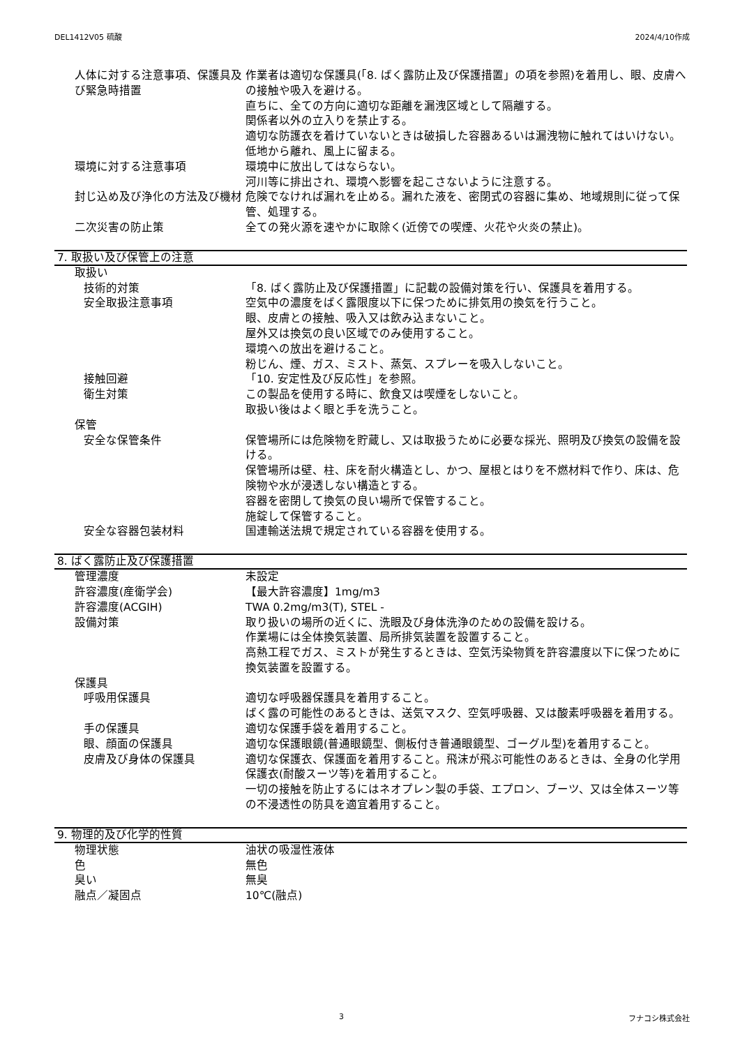DEL1412V05 硫酸 2024/4/10作成
人体に対する注意事項、保護具及び緊急時措置
作業者は適切な保護具(「8. ばく露防止及び保護措置」の項を参照)を着用し、眼、皮膚への接触や吸入を避ける。
直ちに、全ての方向に適切な距離を漏洩区域として隔離する。
関係者以外の立入りを禁止する。
適切な防護衣を着けていないときは破損した容器あるいは漏洩物に触れてはいけない。
低地から離れ、風上に留まる。
環境に対する注意事項 環境中に放出してはならない。
河川等に排出され、環境へ影響を起こさないように注意する。
封じ込め及び浄化の方法及び機材 危険でなければ漏れを止める。漏れた液を、密閉式の容器に集め、地域規則に従って保管、処理する。
二次災害の防止策 全ての発火源を速やかに取除く(近傍での喫煙、火花や火炎の禁止)。
7. 取扱い及び保管上の注意
取扱い
技術的対策 「8. ばく露防止及び保護措置」に記載の設備対策を行い、保護具を着用する。
安全取扱注意事項 空気中の濃度をばく露限度以下に保つために排気用の換気を行うこと。
眼、皮膚との接触、吸入又は飲み込まないこと。
屋外又は換気の良い区域でのみ使用すること。
環境への放出を避けること。
粉じん、煙、ガス、ミスト、蒸気、スプレーを吸入しないこと。
接触回避 「10. 安定性及び反応性」を参照。
衛生対策 この製品を使用する時に、飲食又は喫煙をしないこと。
取扱い後はよく眼と手を洗うこと。
保管
安全な保管条件 保管場所には危険物を貯蔵し、又は取扱うために必要な採光、照明及び換気の設備を設ける。
保管場所は壁、柱、床を耐火構造とし、かつ、屋根とはりを不燃材料で作り、床は、危険物や水が浸透しない構造とする。
容器を密閉して換気の良い場所で保管すること。
施錠して保管すること。
安全な容器包装材料 国連輸送法規で規定されている容器を使用する。
8. ばく露防止及び保護措置
管理濃度 未設定
許容濃度(産衛学会) 【最大許容濃度】1mg/m3
許容濃度(ACGIH) TWA 0.2mg/m3(T), STEL -
設備対策 取り扱いの場所の近くに、洗眼及び身体洗浄のための設備を設ける。
作業場には全体換気装置、局所排気装置を設置すること。
高熱工程でガス、ミストが発生するときは、空気汚染物質を許容濃度以下に保つために換気装置を設置する。
保護具
呼吸用保護具 適切な呼吸器保護具を着用すること。
ばく露の可能性のあるときは、送気マスク、空気呼吸器、又は酸素呼吸器を着用する。
手の保護具 適切な保護手袋を着用すること。
眼、顔面の保護具 適切な保護眼鏡(普通眼鏡型、側板付き普通眼鏡型、ゴーグル型)を着用すること。
皮膚及び身体の保護具 適切な保護衣、保護面を着用すること。飛沫が飛ぶ可能性のあるときは、全身の化学用保護衣(耐酸スーツ等)を着用すること。
一切の接触を防止するにはネオプレン製の手袋、エプロン、ブーツ、又は全体スーツ等の不浸透性の防具を適宜着用すること。
9. 物理的及び化学的性質
物理状態 油状の吸湿性液体
色 無色
臭い 無臭
融点／凝固点 10℃(融点)
3 フナコシ株式会社